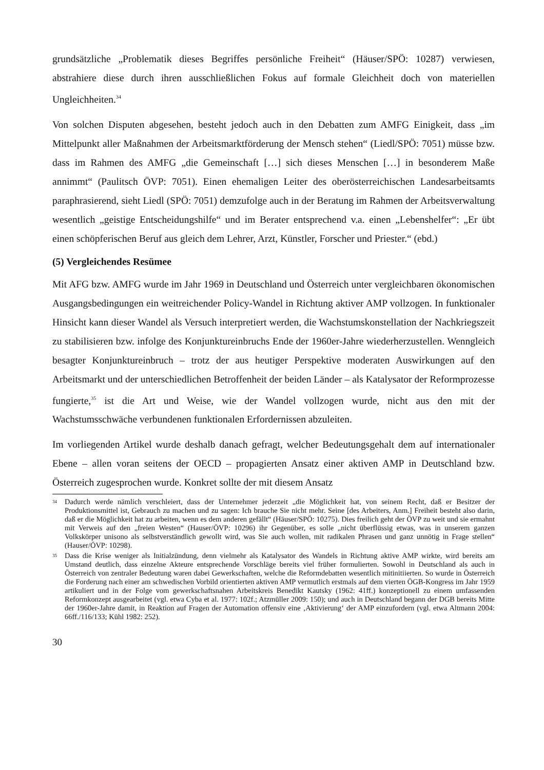grundsätzliche „Problematik dieses Begriffes persönliche Freiheit“ (Häuser/SPÖ: 10287) verwiesen, abstrahiere diese durch ihren ausschließlichen Fokus auf formale Gleichheit doch von materiellen Ungleichheiten.<sup>34</sup>
Von solchen Disputen abgesehen, besteht jedoch auch in den Debatten zum AMFG Einigkeit, dass „im Mittelpunkt aller Maßnahmen der Arbeitsmarktförderung der Mensch stehen“ (Liedl/SPÖ: 7051) müsse bzw. dass im Rahmen des AMFG „die Gemeinschaft […] sich dieses Menschen […] in besonderem Maße annimmt“ (Paulitsch ÖVP: 7051). Einen ehemaligen Leiter des oberösterreichischen Landesarbeitsamts paraphrasierend, sieht Liedl (SPÖ: 7051) demzufolge auch in der Beratung im Rahmen der Arbeitsverwaltung wesentlich „geistige Entscheidungshilfe“ und im Berater entsprechend v.a. einen „Lebenshelfer“: „Er übt einen schöpferischen Beruf aus gleich dem Lehrer, Arzt, Künstler, Forscher und Priester.“ (ebd.)
(5) Vergleichendes Resümee
Mit AFG bzw. AMFG wurde im Jahr 1969 in Deutschland und Österreich unter vergleichbaren ökonomischen Ausgangsbedingungen ein weitreichender Policy-Wandel in Richtung aktiver AMP vollzogen. In funktionaler Hinsicht kann dieser Wandel als Versuch interpretiert werden, die Wachstumskonstellation der Nachkriegszeit zu stabilisieren bzw. infolge des Konjunktureinbruchs Ende der 1960er-Jahre wiederherzustellen. Wenngleich besagter Konjunktureinbruch – trotz der aus heutiger Perspektive moderaten Auswirkungen auf den Arbeitsmarkt und der unterschiedlichen Betroffenheit der beiden Länder – als Katalysator der Reformprozesse fungierte,<sup>35</sup> ist die Art und Weise, wie der Wandel vollzogen wurde, nicht aus den mit der Wachstumsschwäche verbundenen funktionalen Erfordernissen abzuleiten.
Im vorliegenden Artikel wurde deshalb danach gefragt, welcher Bedeutungsgehalt dem auf internationaler Ebene – allen voran seitens der OECD – propagierten Ansatz einer aktiven AMP in Deutschland bzw. Österreich zugesprochen wurde. Konkret sollte der mit diesem Ansatz
34 Dadurch werde nämlich verschleiert, dass der Unternehmer jederzeit „die Möglichkeit hat, von seinem Recht, daß er Besitzer der Produktionsmittel ist, Gebrauch zu machen und zu sagen: Ich brauche Sie nicht mehr. Seine [des Arbeiters, Anm.] Freiheit besteht also darin, daß er die Möglichkeit hat zu arbeiten, wenn es dem anderen gefällt“ (Häuser/SPÖ: 10275). Dies freilich geht der ÖVP zu weit und sie ermahnt mit Verweis auf den „freien Westen“ (Hauser/ÖVP: 10296) ihr Gegenüber, es solle „nicht überflüssig etwas, was in unserem ganzen Volkskörper unisono als selbstverständlich gewollt wird, was Sie auch wollen, mit radikalen Phrasen und ganz unnötig in Frage stellen“ (Hauser/ÖVP: 10298).
35 Dass die Krise weniger als Initialzündung, denn vielmehr als Katalysator des Wandels in Richtung aktive AMP wirkte, wird bereits am Umstand deutlich, dass einzelne Akteure entsprechende Vorschläge bereits viel früher formulierten. Sowohl in Deutschland als auch in Österreich von zentraler Bedeutung waren dabei Gewerkschaften, welche die Reformdebatten wesentlich mitinitiierten. So wurde in Österreich die Forderung nach einer am schwedischen Vorbild orientierten aktiven AMP vermutlich erstmals auf dem vierten ÖGB-Kongress im Jahr 1959 artikuliert und in der Folge vom gewerkschaftsnahen Arbeitskreis Benedikt Kautsky (1962: 41ff.) konzeptionell zu einem umfassenden Reformkonzept ausgearbeitet (vgl. etwa Cyba et al. 1977: 102f.; Atzmüller 2009: 150); und auch in Deutschland begann der DGB bereits Mitte der 1960er-Jahre damit, in Reaktion auf Fragen der Automation offensiv eine ‚Aktivierung‘ der AMP einzufordern (vgl. etwa Altmann 2004: 66ff./116/133; Kühl 1982: 252).
30